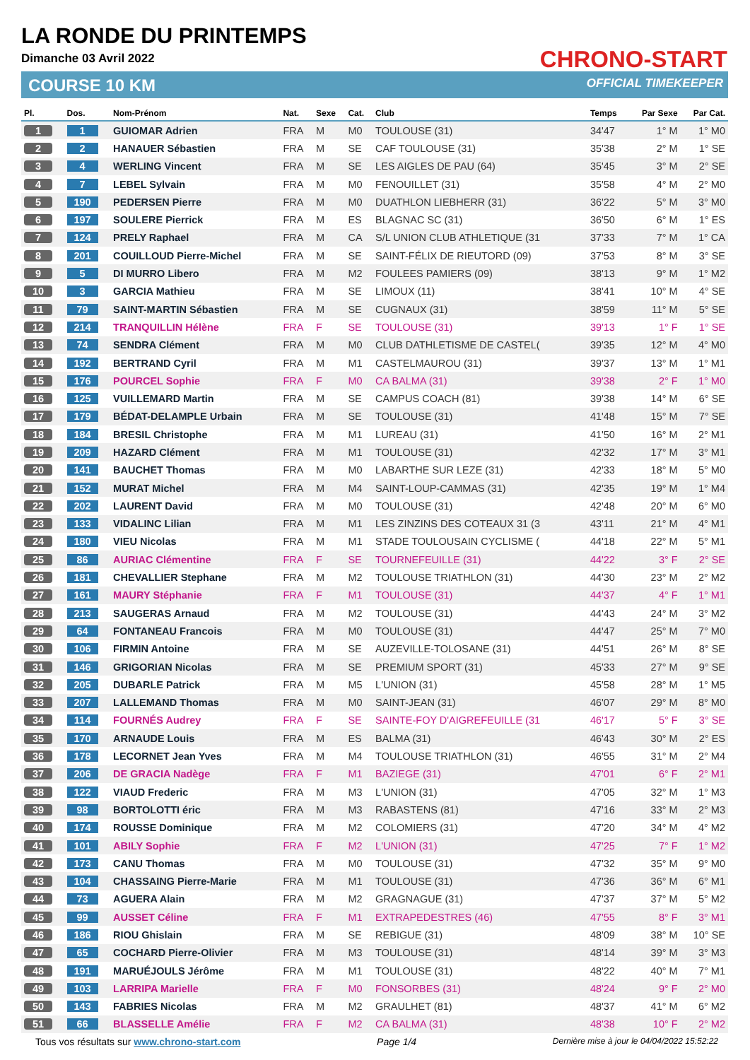LA RONDE DU PRINTEMPS
Dimanche 03 Avril 2022
COURSE 10 KM
CHRONO-START
OFFICIAL TIMEKEEPER
| Pl. | Dos. | Nom-Prénom | Nat. | Sexe | Cat. | Club | Temps | Par Sexe | Par Cat. |
| --- | --- | --- | --- | --- | --- | --- | --- | --- | --- |
| 1 | 1 | GUIOMAR Adrien | FRA | M | M0 | TOULOUSE (31) | 34'47 | 1° M | 1° M0 |
| 2 | 2 | HANAUER Sébastien | FRA | M | SE | CAF TOULOUSE (31) | 35'38 | 2° M | 1° SE |
| 3 | 4 | WERLING Vincent | FRA | M | SE | LES AIGLES DE PAU (64) | 35'45 | 3° M | 2° SE |
| 4 | 7 | LEBEL Sylvain | FRA | M | M0 | FENOUILLET (31) | 35'58 | 4° M | 2° M0 |
| 5 | 190 | PEDERSEN Pierre | FRA | M | M0 | DUATHLON LIEBHERR (31) | 36'22 | 5° M | 3° M0 |
| 6 | 197 | SOULERE Pierrick | FRA | M | ES | BLAGNAC SC (31) | 36'50 | 6° M | 1° ES |
| 7 | 124 | PRELY Raphael | FRA | M | CA | S/L UNION CLUB ATHLETIQUE (31 | 37'33 | 7° M | 1° CA |
| 8 | 201 | COUILLOUD Pierre-Michel | FRA | M | SE | SAINT-FÉLIX DE RIEUTORD (09) | 37'53 | 8° M | 3° SE |
| 9 | 5 | DI MURRO Libero | FRA | M | M2 | FOULEES PAMIERS (09) | 38'13 | 9° M | 1° M2 |
| 10 | 3 | GARCIA Mathieu | FRA | M | SE | LIMOUX (11) | 38'41 | 10° M | 4° SE |
| 11 | 79 | SAINT-MARTIN Sébastien | FRA | M | SE | CUGNAUX (31) | 38'59 | 11° M | 5° SE |
| 12 | 214 | TRANQUILLIN Hélène | FRA | F | SE | TOULOUSE (31) | 39'13 | 1° F | 1° SE |
| 13 | 74 | SENDRA Clément | FRA | M | M0 | CLUB DATHLETISME DE CASTEL( | 39'35 | 12° M | 4° M0 |
| 14 | 192 | BERTRAND Cyril | FRA | M | M1 | CASTELMAUROU (31) | 39'37 | 13° M | 1° M1 |
| 15 | 176 | POURCEL Sophie | FRA | F | M0 | CA BALMA (31) | 39'38 | 2° F | 1° M0 |
| 16 | 125 | VUILLEMARD Martin | FRA | M | SE | CAMPUS COACH (81) | 39'38 | 14° M | 6° SE |
| 17 | 179 | BÉDAT-DELAMPLE Urbain | FRA | M | SE | TOULOUSE (31) | 41'48 | 15° M | 7° SE |
| 18 | 184 | BRESIL Christophe | FRA | M | M1 | LUREAU (31) | 41'50 | 16° M | 2° M1 |
| 19 | 209 | HAZARD Clément | FRA | M | M1 | TOULOUSE (31) | 42'32 | 17° M | 3° M1 |
| 20 | 141 | BAUCHET Thomas | FRA | M | M0 | LABARTHE SUR LEZE (31) | 42'33 | 18° M | 5° M0 |
| 21 | 152 | MURAT Michel | FRA | M | M4 | SAINT-LOUP-CAMMAS (31) | 42'35 | 19° M | 1° M4 |
| 22 | 202 | LAURENT David | FRA | M | M0 | TOULOUSE (31) | 42'48 | 20° M | 6° M0 |
| 23 | 133 | VIDALINC Lilian | FRA | M | M1 | LES ZINZINS DES COTEAUX 31 (3 | 43'11 | 21° M | 4° M1 |
| 24 | 180 | VIEU Nicolas | FRA | M | M1 | STADE TOULOUSAIN CYCLISME ( | 44'18 | 22° M | 5° M1 |
| 25 | 86 | AURIAC Clémentine | FRA | F | SE | TOURNEFEUILLE (31) | 44'22 | 3° F | 2° SE |
| 26 | 181 | CHEVALLIER Stephane | FRA | M | M2 | TOULOUSE TRIATHLON (31) | 44'30 | 23° M | 2° M2 |
| 27 | 161 | MAURY Stéphanie | FRA | F | M1 | TOULOUSE (31) | 44'37 | 4° F | 1° M1 |
| 28 | 213 | SAUGERAS Arnaud | FRA | M | M2 | TOULOUSE (31) | 44'43 | 24° M | 3° M2 |
| 29 | 64 | FONTANEAU Francois | FRA | M | M0 | TOULOUSE (31) | 44'47 | 25° M | 7° M0 |
| 30 | 106 | FIRMIN Antoine | FRA | M | SE | AUZEVILLE-TOLOSANE (31) | 44'51 | 26° M | 8° SE |
| 31 | 146 | GRIGORIAN Nicolas | FRA | M | SE | PREMIUM SPORT (31) | 45'33 | 27° M | 9° SE |
| 32 | 205 | DUBARLE Patrick | FRA | M | M5 | L'UNION (31) | 45'58 | 28° M | 1° M5 |
| 33 | 207 | LALLEMAND Thomas | FRA | M | M0 | SAINT-JEAN (31) | 46'07 | 29° M | 8° M0 |
| 34 | 114 | FOURNÉS Audrey | FRA | F | SE | SAINTE-FOY D'AIGREFEUILLE (31 | 46'17 | 5° F | 3° SE |
| 35 | 170 | ARNAUDE Louis | FRA | M | ES | BALMA (31) | 46'43 | 30° M | 2° ES |
| 36 | 178 | LECORNET Jean Yves | FRA | M | M4 | TOULOUSE TRIATHLON (31) | 46'55 | 31° M | 2° M4 |
| 37 | 206 | DE GRACIA Nadège | FRA | F | M1 | BAZIEGE (31) | 47'01 | 6° F | 2° M1 |
| 38 | 122 | VIAUD Frederic | FRA | M | M3 | L'UNION (31) | 47'05 | 32° M | 1° M3 |
| 39 | 98 | BORTOLOTTI éric | FRA | M | M3 | RABASTENS (81) | 47'16 | 33° M | 2° M3 |
| 40 | 174 | ROUSSE Dominique | FRA | M | M2 | COLOMIERS (31) | 47'20 | 34° M | 4° M2 |
| 41 | 101 | ABILY Sophie | FRA | F | M2 | L'UNION (31) | 47'25 | 7° F | 1° M2 |
| 42 | 173 | CANU Thomas | FRA | M | M0 | TOULOUSE (31) | 47'32 | 35° M | 9° M0 |
| 43 | 104 | CHASSAING Pierre-Marie | FRA | M | M1 | TOULOUSE (31) | 47'36 | 36° M | 6° M1 |
| 44 | 73 | AGUERA Alain | FRA | M | M2 | GRAGNAGUE (31) | 47'37 | 37° M | 5° M2 |
| 45 | 99 | AUSSET Céline | FRA | F | M1 | EXTRAPEDESTRES (46) | 47'55 | 8° F | 3° M1 |
| 46 | 186 | RIOU Ghislain | FRA | M | SE | REBIGUE (31) | 48'09 | 38° M | 10° SE |
| 47 | 65 | COCHARD Pierre-Olivier | FRA | M | M3 | TOULOUSE (31) | 48'14 | 39° M | 3° M3 |
| 48 | 191 | MARUÉJOULS Jérôme | FRA | M | M1 | TOULOUSE (31) | 48'22 | 40° M | 7° M1 |
| 49 | 103 | LARRIPA Marielle | FRA | F | M0 | FONSORBES (31) | 48'24 | 9° F | 2° M0 |
| 50 | 143 | FABRIES Nicolas | FRA | M | M2 | GRAULHET (81) | 48'37 | 41° M | 6° M2 |
| 51 | 66 | BLASSELLE Amélie | FRA | F | M2 | CA BALMA (31) | 48'38 | 10° F | 2° M2 |
Tous vos résultats sur www.chrono-start.com Page 1/4 Dernière mise à jour le 04/04/2022 15:52:22